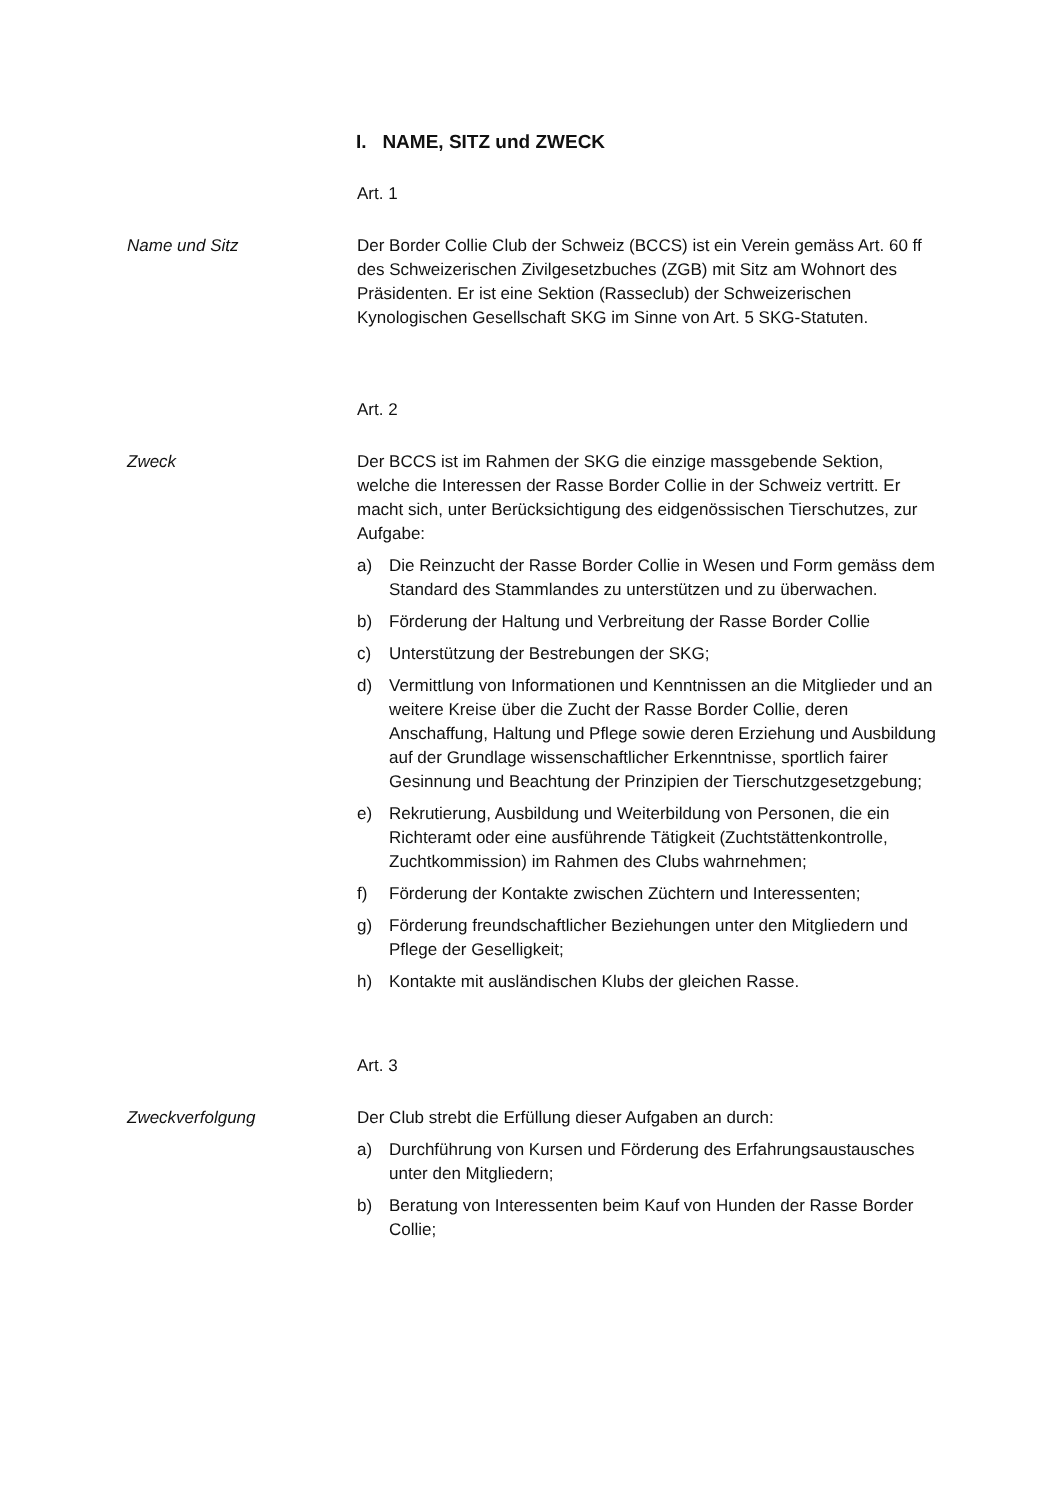I. NAME, SITZ und ZWECK
Art. 1
Name und Sitz Der Border Collie Club der Schweiz (BCCS) ist ein Verein gemäss Art. 60 ff des Schweizerischen Zivilgesetzbuches (ZGB) mit Sitz am Wohnort des Präsidenten. Er ist eine Sektion (Rasseclub) der Schweizerischen Kynologischen Gesellschaft SKG im Sinne von Art. 5 SKG-Statuten.
Art. 2
Zweck Der BCCS ist im Rahmen der SKG die einzige massgebende Sektion, welche die Interessen der Rasse Border Collie in der Schweiz vertritt. Er macht sich, unter Berücksichtigung des eidgenössischen Tierschutzes, zur Aufgabe:
a) Die Reinzucht der Rasse Border Collie in Wesen und Form gemäss dem Standard des Stammlandes zu unterstützen und zu überwachen.
b) Förderung der Haltung und Verbreitung der Rasse Border Collie
c) Unterstützung der Bestrebungen der SKG;
d) Vermittlung von Informationen und Kenntnissen an die Mitglieder und an weitere Kreise über die Zucht der Rasse Border Collie, deren Anschaffung, Haltung und Pflege sowie deren Erziehung und Ausbildung auf der Grundlage wissenschaftlicher Erkenntnisse, sportlich fairer Gesinnung und Beachtung der Prinzipien der Tierschutzgesetzgebung;
e) Rekrutierung, Ausbildung und Weiterbildung von Personen, die ein Richteramt oder eine ausführende Tätigkeit (Zuchtstättenkontrolle, Zuchtkommission) im Rahmen des Clubs wahrnehmen;
f) Förderung der Kontakte zwischen Züchtern und Interessenten;
g) Förderung freundschaftlicher Beziehungen unter den Mitgliedern und Pflege der Geselligkeit;
h) Kontakte mit ausländischen Klubs der gleichen Rasse.
Art. 3
Zweckverfolgung Der Club strebt die Erfüllung dieser Aufgaben an durch:
a) Durchführung von Kursen und Förderung des Erfahrungsaustausches unter den Mitgliedern;
b) Beratung von Interessenten beim Kauf von Hunden der Rasse Border Collie;